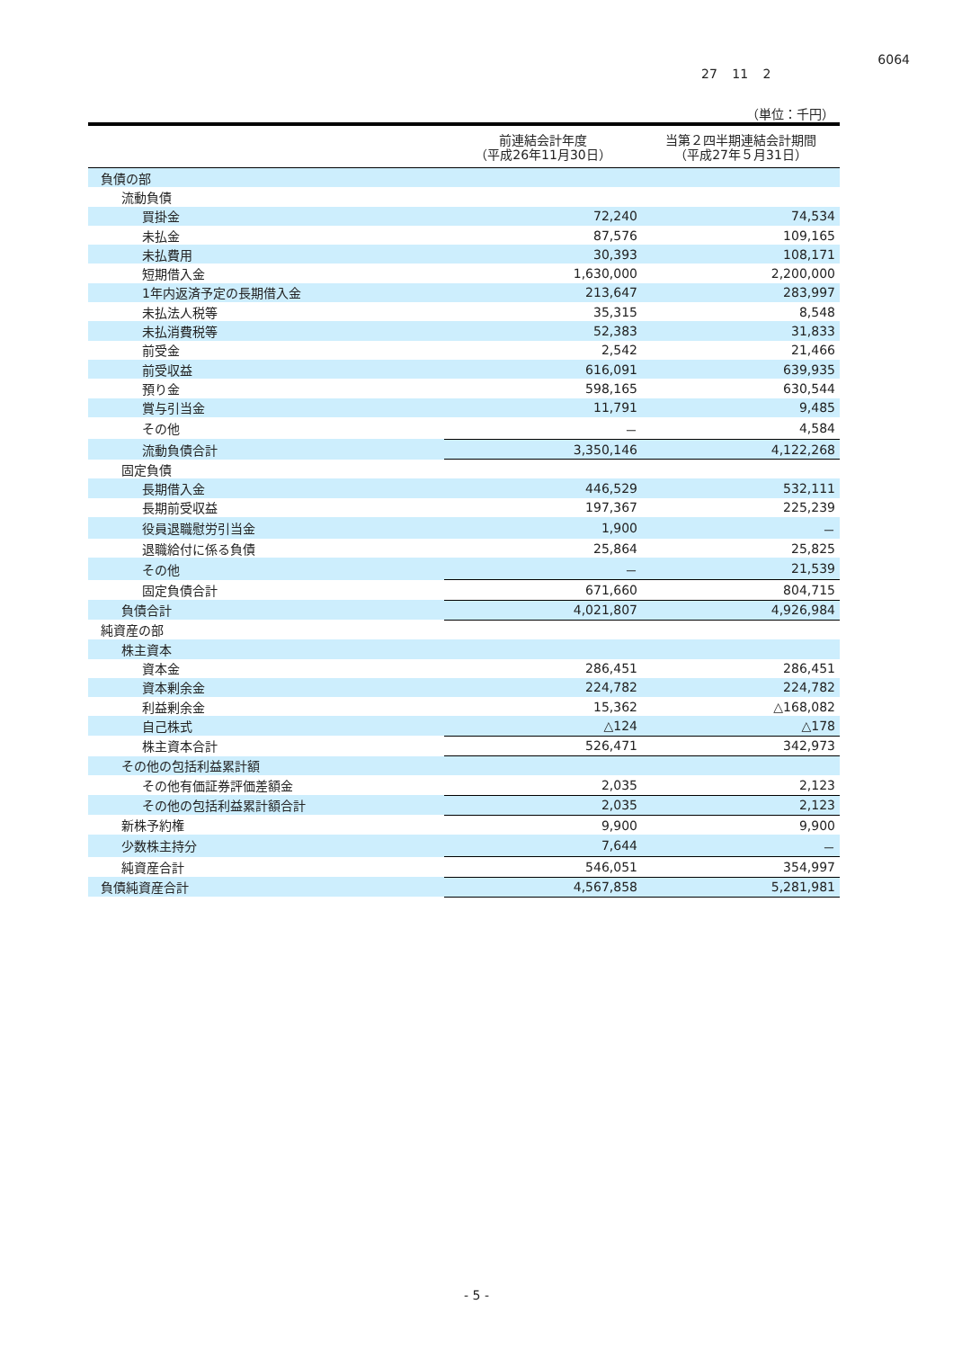6064
27 11 2
（単位：千円）
| | 前連結会計年度 （平成26年11月30日） | 当第２四半期連結会計期間 （平成27年５月31日） |
| --- | --- | --- |
| 負債の部 | | |
| 流動負債 | | |
| 買掛金 | 72,240 | 74,534 |
| 未払金 | 87,576 | 109,165 |
| 未払費用 | 30,393 | 108,171 |
| 短期借入金 | 1,630,000 | 2,200,000 |
| 1年内返済予定の長期借入金 | 213,647 | 283,997 |
| 未払法人税等 | 35,315 | 8,548 |
| 未払消費税等 | 52,383 | 31,833 |
| 前受金 | 2,542 | 21,466 |
| 前受収益 | 616,091 | 639,935 |
| 預り金 | 598,165 | 630,544 |
| 賞与引当金 | 11,791 | 9,485 |
| その他 | － | 4,584 |
| 流動負債合計 | 3,350,146 | 4,122,268 |
| 固定負債 | | |
| 長期借入金 | 446,529 | 532,111 |
| 長期前受収益 | 197,367 | 225,239 |
| 役員退職慰労引当金 | 1,900 | － |
| 退職給付に係る負債 | 25,864 | 25,825 |
| その他 | － | 21,539 |
| 固定負債合計 | 671,660 | 804,715 |
| 負債合計 | 4,021,807 | 4,926,984 |
| 純資産の部 | | |
| 株主資本 | | |
| 資本金 | 286,451 | 286,451 |
| 資本剰余金 | 224,782 | 224,782 |
| 利益剰余金 | 15,362 | △168,082 |
| 自己株式 | △124 | △178 |
| 株主資本合計 | 526,471 | 342,973 |
| その他の包括利益累計額 | | |
| その他有価証券評価差額金 | 2,035 | 2,123 |
| その他の包括利益累計額合計 | 2,035 | 2,123 |
| 新株予約権 | 9,900 | 9,900 |
| 少数株主持分 | 7,644 | － |
| 純資産合計 | 546,051 | 354,997 |
| 負債純資産合計 | 4,567,858 | 5,281,981 |
- 5 -